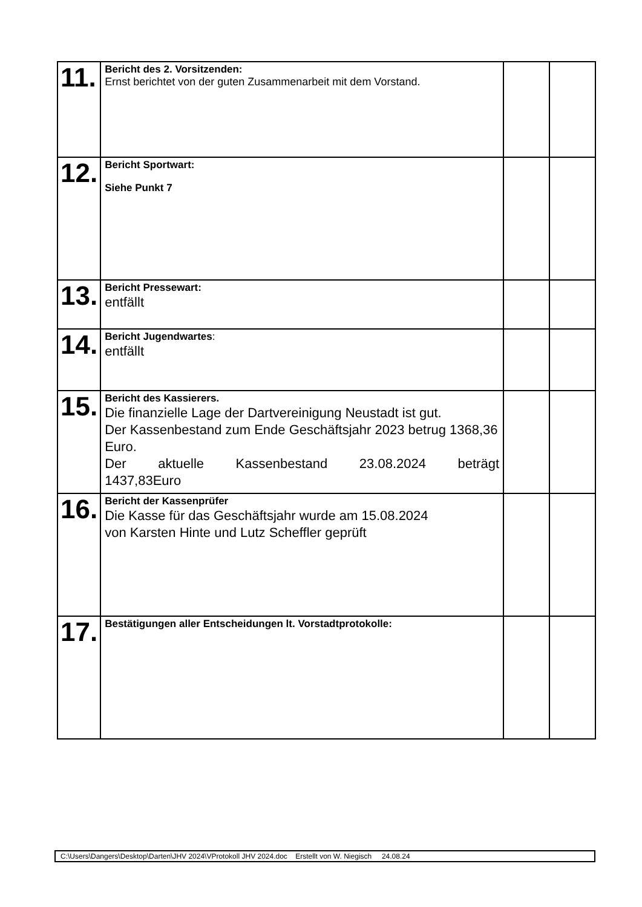| 11. | Bericht des 2. Vorsitzenden: Ernst berichtet von der guten Zusammenarbeit mit dem Vorstand. | | |
| 12. | Bericht Sportwart: Siehe Punkt 7 | | |
| 13. | Bericht Pressewart: entfällt | | |
| 14. | Bericht Jugendwartes : entfällt | | |
| 15. | Bericht des Kassierers. Die finanzielle Lage der Dartvereinigung Neustadt ist gut. Der Kassenbestand zum Ende Geschäftsjahr 2023 betrug 1368,36 Euro. Der aktuelle Kassenbestand 23.08.2024 beträgt 1437,83Euro | | |
| 16. | Bericht der Kassenprüfer Die Kasse für das Geschäftsjahr wurde am 15.08.2024 von Karsten Hinte und Lutz Scheffler geprüft | | |
| 17. | Bestätigungen aller Entscheidungen lt. Vorstadtprotokolle: | | |
C:\Users\Dangers\Desktop\Darten\JHV 2024\VProtokoll JHV 2024.doc Erstellt von W. Niegisch 24.08.24